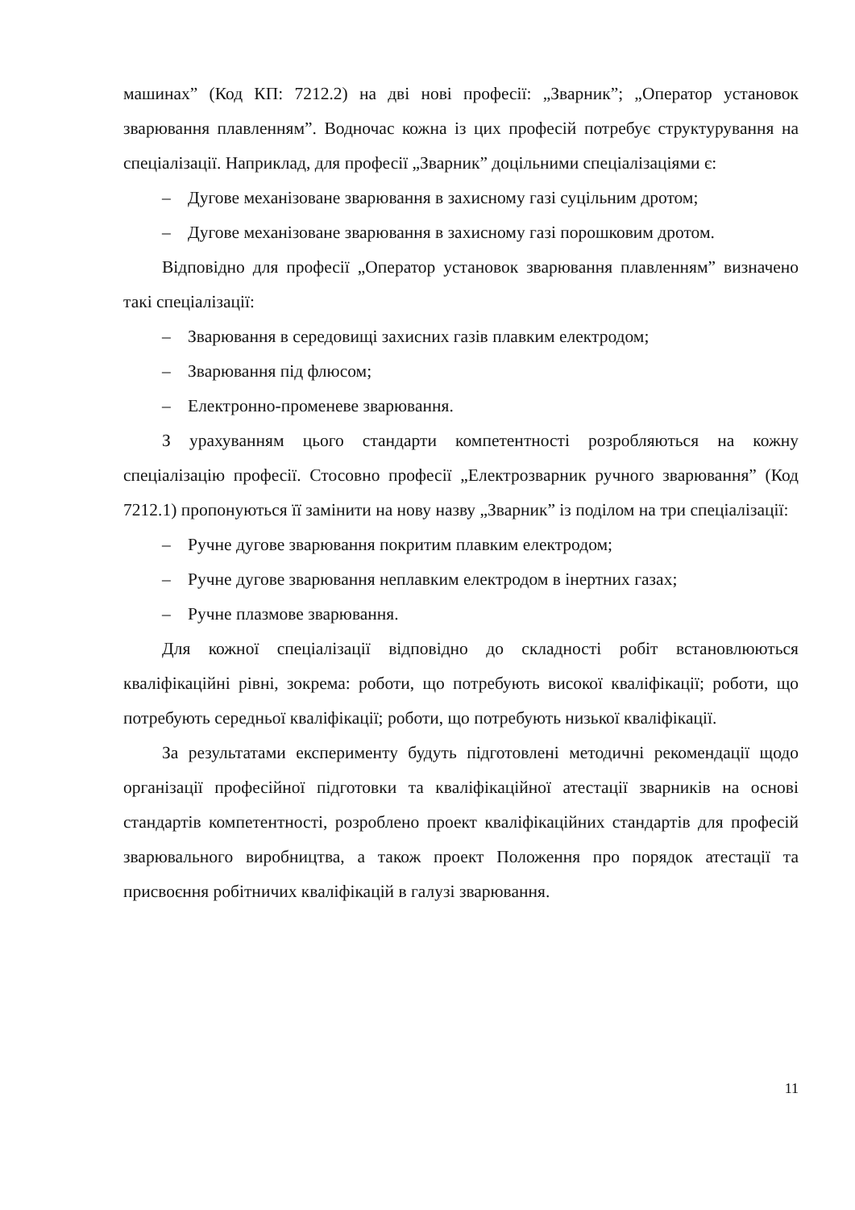машинах” (Код КП: 7212.2) на дві нові професії: „Зварник”; „Оператор установок зварювання плавленням”. Водночас кожна із цих професій потребує структурування на спеціалізації. Наприклад, для професії „Зварник” доцільними спеціалізаціями є:
– Дугове механізоване зварювання в захисному газі суцільним дротом;
– Дугове механізоване зварювання в захисному газі порошковим дротом.
Відповідно для професії „Оператор установок зварювання плавленням” визначено такі спеціалізації:
– Зварювання в середовищі захисних газів плавким електродом;
– Зварювання під флюсом;
– Електронно-променеве зварювання.
З урахуванням цього стандарти компетентності розробляються на кожну спеціалізацію професії. Стосовно професії „Електрозварник ручного зварювання” (Код 7212.1) пропонуються її замінити на нову назву „Зварник” із поділом на три спеціалізації:
– Ручне дугове зварювання покритим плавким електродом;
– Ручне дугове зварювання неплавким електродом в інертних газах;
– Ручне плазмове зварювання.
Для кожної спеціалізації відповідно до складності робіт встановлюються кваліфікаційні рівні, зокрема: роботи, що потребують високої кваліфікації; роботи, що потребують середньої кваліфікації; роботи, що потребують низької кваліфікації.
За результатами експерименту будуть підготовлені методичні рекомендації щодо організації професійної підготовки та кваліфікаційної атестації зварників на основі стандартів компетентності, розроблено проект кваліфікаційних стандартів для професій зварювального виробництва, а також проект Положення про порядок атестації та присвоєння робітничих кваліфікацій в галузі зварювання.
11